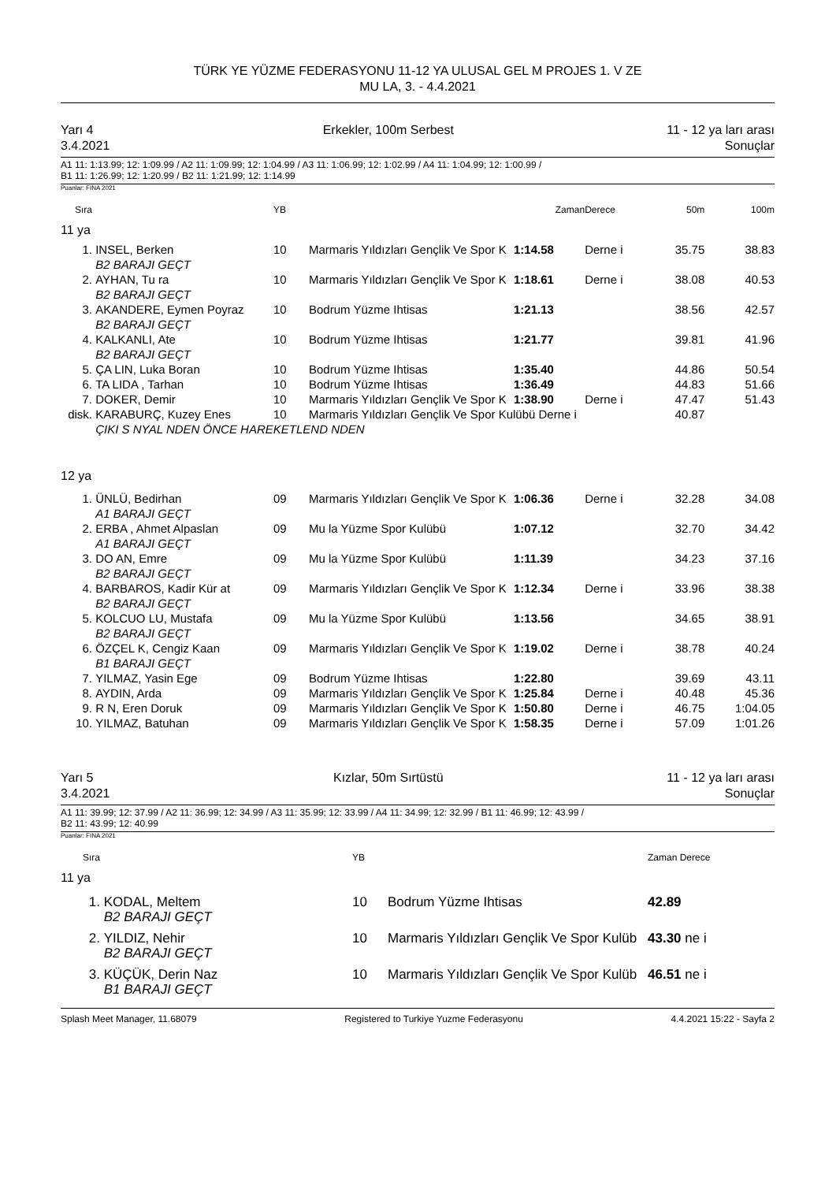TÜRK YE YÜZME FEDERASYONU 11-12 YA ULUSAL GEL M PROJES 1. V ZE
MU LA, 3. - 4.4.2021
Yarı 4
3.4.2021 Erkekler, 100m Serbest 11 - 12 ya ları arası
Sonuçlar
A1 11: 1:13.99; 12: 1:09.99 / A2 11: 1:09.99; 12: 1:04.99 / A3 11: 1:06.99; 12: 1:02.99 / A4 11: 1:04.99; 12: 1:00.99 /
B1 11: 1:26.99; 12: 1:20.99 / B2 11: 1:21.99; 12: 1:14.99
Puanlar: FINA 2021
| Sıra | | YB | | Zaman | Derece | 50m | 100m |
| --- | --- | --- | --- | --- | --- | --- | --- |
| 11 ya | | | | | | | |
| 1. | INSEL, Berken | 10 | Marmaris Yıldızları Gençlik Ve Spor K | 1:14.58 | Derne i | 35.75 | 38.83 |
| | B2 BARAJI GEÇT | | | | | | |
| 2. | AYHAN, Tu ra | 10 | Marmaris Yıldızları Gençlik Ve Spor K | 1:18.61 | Derne i | 38.08 | 40.53 |
| | B2 BARAJI GEÇT | | | | | | |
| 3. | AKANDERE, Eymen Poyraz | 10 | Bodrum Yüzme Ihtisas | 1:21.13 | | 38.56 | 42.57 |
| | B2 BARAJI GEÇT | | | | | | |
| 4. | KALKANLI, Ate | 10 | Bodrum Yüzme Ihtisas | 1:21.77 | | 39.81 | 41.96 |
| | B2 BARAJI GEÇT | | | | | | |
| 5. | ÇA LIN, Luka Boran | 10 | Bodrum Yüzme Ihtisas | 1:35.40 | | 44.86 | 50.54 |
| 6. | TA LIDA , Tarhan | 10 | Bodrum Yüzme Ihtisas | 1:36.49 | | 44.83 | 51.66 |
| 7. | DOKER, Demir | 10 | Marmaris Yıldızları Gençlik Ve Spor K | 1:38.90 | Derne i | 47.47 | 51.43 |
| disk. | KARABURÇ, Kuzey Enes | 10 | Marmaris Yıldızları Gençlik Ve Spor Kulübü Derne i | | | 40.87 | |
| | ÇIKI S NYAL NDEN ÖNCE HAREKETLEND NDEN | | | | | | |
| 12 ya | | | | | | | |
| 1. | ÜNLÜ, Bedirhan | 09 | Marmaris Yıldızları Gençlik Ve Spor K | 1:06.36 | Derne i | 32.28 | 34.08 |
| | A1 BARAJI GEÇT | | | | | | |
| 2. | ERBA , Ahmet Alpaslan | 09 | Mu la Yüzme Spor Kulübü | 1:07.12 | | 32.70 | 34.42 |
| | A1 BARAJI GEÇT | | | | | | |
| 3. | DO AN, Emre | 09 | Mu la Yüzme Spor Kulübü | 1:11.39 | | 34.23 | 37.16 |
| | B2 BARAJI GEÇT | | | | | | |
| 4. | BARBAROS, Kadir Kür at | 09 | Marmaris Yıldızları Gençlik Ve Spor K | 1:12.34 | Derne i | 33.96 | 38.38 |
| | B2 BARAJI GEÇT | | | | | | |
| 5. | KOLCUO LU, Mustafa | 09 | Mu la Yüzme Spor Kulübü | 1:13.56 | | 34.65 | 38.91 |
| | B2 BARAJI GEÇT | | | | | | |
| 6. | ÖZÇEL K, Cengiz Kaan | 09 | Marmaris Yıldızları Gençlik Ve Spor K | 1:19.02 | Derne i | 38.78 | 40.24 |
| | B1 BARAJI GEÇT | | | | | | |
| 7. | YILMAZ, Yasin Ege | 09 | Bodrum Yüzme Ihtisas | 1:22.80 | | 39.69 | 43.11 |
| 8. | AYDIN, Arda | 09 | Marmaris Yıldızları Gençlik Ve Spor K | 1:25.84 | Derne i | 40.48 | 45.36 |
| 9. | R N, Eren Doruk | 09 | Marmaris Yıldızları Gençlik Ve Spor K | 1:50.80 | Derne i | 46.75 | 1:04.05 |
| 10. | YILMAZ, Batuhan | 09 | Marmaris Yıldızları Gençlik Ve Spor K | 1:58.35 | Derne i | 57.09 | 1:01.26 |
Yarı 5
3.4.2021 Kızlar, 50m Sırtüstü 11 - 12 ya ları arası
Sonuçlar
A1 11: 39.99; 12: 37.99 / A2 11: 36.99; 12: 34.99 / A3 11: 35.99; 12: 33.99 / A4 11: 34.99; 12: 32.99 / B1 11: 46.99; 12: 43.99 /
B2 11: 43.99; 12: 40.99
Puanlar: FINA 2021
| Sıra | | YB | | Zaman Derece |
| --- | --- | --- | --- | --- |
| 11 ya | | | | |
| 1. | KODAL, Meltem | 10 | Bodrum Yüzme Ihtisas | 42.89 |
| | B2 BARAJI GEÇT | | | |
| 2. | YILDIZ, Nehir | 10 | Marmaris Yıldızları Gençlik Ve Spor Kulüb | 43.30 ne i |
| | B2 BARAJI GEÇT | | | |
| 3. | KÜÇÜK, Derin Naz | 10 | Marmaris Yıldızları Gençlik Ve Spor Kulüb | 46.51 ne i |
| | B1 BARAJI GEÇT | | | |
Splash Meet Manager, 11.68079 Registered to Turkiye Yuzme Federasyonu 4.4.2021 15:22 - Sayfa 2